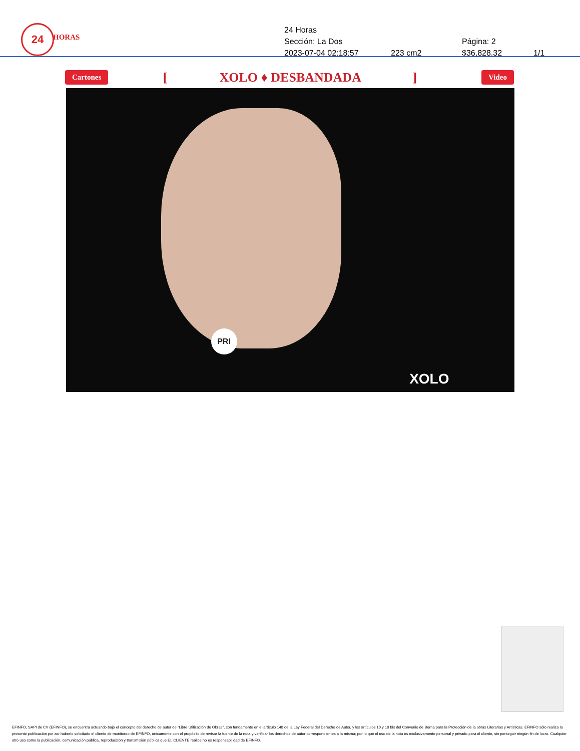24
HORAS
24 Horas
Sección: La Dos Página: 2
2023-07-04 02:18:57 223 cm2 $36,828.32 1/1
Cartones [ XOLO ♦ DESBANDADA ] Video
PRI
XOLO
EFINFO, SAPI de CV (EFINFO), se encuentra actuando bajo el concepto del derecho de autor de “Libre Utilización de Obras”, con fundamento en el artículo 148 de la Ley Federal del Derecho de Autor, y los artículos 10 y 10 bis del Convenio de Berna para la Protección de la obras Literarias y Artísticas. EFINFO sólo realiza la presente publicación por así haberlo solicitado el cliente de monitoreo de EFINFO, únicamente con el propósito de revisar la fuente de la nota y verificar los derechos de autor correspondientes a la misma; por lo que el uso de la nota es exclusivamente personal y privado para el cliente, sin perseguir ningún fin de lucro. Cualquier otro uso como la publicación, comunicación pública, reproducción y transmisión pública que EL CLIENTE realice no es responsabilidad de EFINFO.